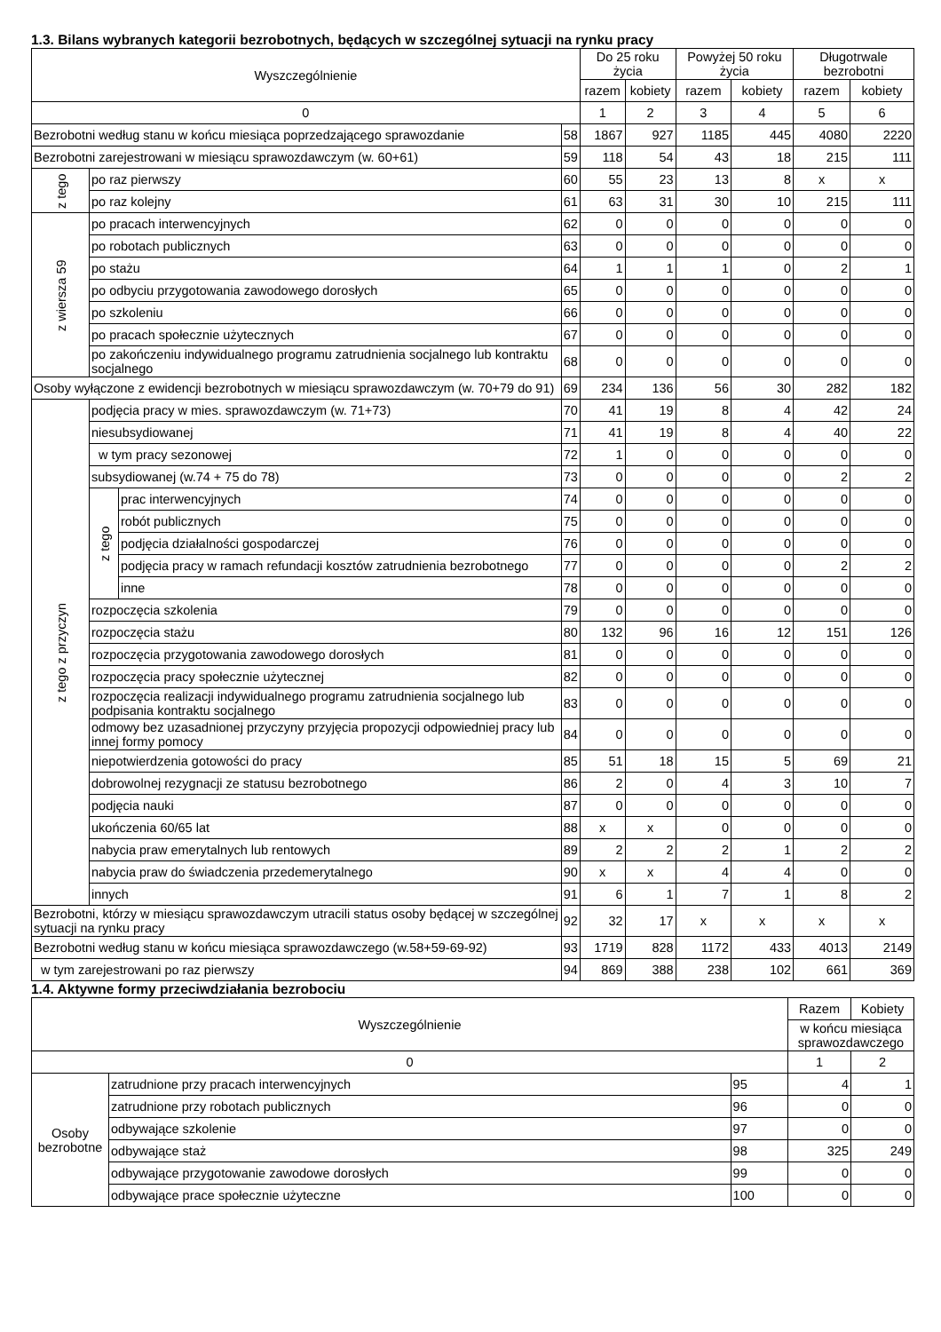1.3. Bilans wybranych kategorii bezrobotnych, będących w szczególnej sytuacji na rynku pracy
| Wyszczególnienie | | | | Do 25 roku życia | | Powyżej 50 roku życia | | Długotrwale bezrobotni | |
| --- | --- | --- | --- | --- | --- | --- | --- | --- | --- |
| | | | | razem | kobiety | razem | kobiety | razem | kobiety |
| 0 | | | | 1 | 2 | 3 | 4 | 5 | 6 |
| Bezrobotni według stanu w końcu miesiąca poprzedzającego sprawozdanie | | | 58 | 1867 | 927 | 1185 | 445 | 4080 | 2220 |
| Bezrobotni zarejestrowani w miesiącu sprawozdawczym (w. 60+61) | | | 59 | 118 | 54 | 43 | 18 | 215 | 111 |
| z tego | po raz pierwszy | | 60 | 55 | 23 | 13 | 8 | x | x |
| | po raz kolejny | | 61 | 63 | 31 | 30 | 10 | 215 | 111 |
| z wiersza 59 | po pracach interwencyjnych | | 62 | 0 | 0 | 0 | 0 | 0 | 0 |
| | po robotach publicznych | | 63 | 0 | 0 | 0 | 0 | 0 | 0 |
| | po stażu | | 64 | 1 | 1 | 1 | 0 | 2 | 1 |
| | po odbyciu przygotowania zawodowego dorosłych | | 65 | 0 | 0 | 0 | 0 | 0 | 0 |
| | po szkoleniu | | 66 | 0 | 0 | 0 | 0 | 0 | 0 |
| | po pracach społecznie użytecznych | | 67 | 0 | 0 | 0 | 0 | 0 | 0 |
| | po zakończeniu indywidualnego programu zatrudnienia socjalnego lub kontraktu socjalnego | | 68 | 0 | 0 | 0 | 0 | 0 | 0 |
| Osoby wyłączone z ewidencji bezrobotnych w miesiącu sprawozdawczym (w. 70+79 do 91) | | | 69 | 234 | 136 | 56 | 30 | 282 | 182 |
| z tego z przyczyn | podjęcia pracy w mies. sprawozdawczym (w. 71+73) | | 70 | 41 | 19 | 8 | 4 | 42 | 24 |
| | niesubsydiowanej | | 71 | 41 | 19 | 8 | 4 | 40 | 22 |
| | w tym pracy sezonowej | | 72 | 1 | 0 | 0 | 0 | 0 | 0 |
| | subsydiowanej (w.74 + 75 do 78) | | 73 | 0 | 0 | 0 | 0 | 2 | 2 |
| | z tego | prac interwencyjnych | 74 | 0 | 0 | 0 | 0 | 0 | 0 |
| | | robót publicznych | 75 | 0 | 0 | 0 | 0 | 0 | 0 |
| | | podjęcia działalności gospodarczej | 76 | 0 | 0 | 0 | 0 | 0 | 0 |
| | | podjęcia pracy w ramach refundacji kosztów zatrudnienia bezrobotnego | 77 | 0 | 0 | 0 | 0 | 2 | 2 |
| | | inne | 78 | 0 | 0 | 0 | 0 | 0 | 0 |
| | rozpoczęcia szkolenia | | 79 | 0 | 0 | 0 | 0 | 0 | 0 |
| | rozpoczęcia stażu | | 80 | 132 | 96 | 16 | 12 | 151 | 126 |
| | rozpoczęcia przygotowania zawodowego dorosłych | | 81 | 0 | 0 | 0 | 0 | 0 | 0 |
| | rozpoczęcia pracy społecznie użytecznej | | 82 | 0 | 0 | 0 | 0 | 0 | 0 |
| | rozpoczęcia realizacji indywidualnego programu zatrudnienia socjalnego lub podpisania kontraktu socjalnego | | 83 | 0 | 0 | 0 | 0 | 0 | 0 |
| | odmowy bez uzasadnionej przyczyny przyjęcia propozycji odpowiedniej pracy lub innej formy pomocy | | 84 | 0 | 0 | 0 | 0 | 0 | 0 |
| | niepotwierdzenia gotowości do pracy | | 85 | 51 | 18 | 15 | 5 | 69 | 21 |
| | dobrowolnej rezygnacji ze statusu bezrobotnego | | 86 | 2 | 0 | 4 | 3 | 10 | 7 |
| | podjęcia nauki | | 87 | 0 | 0 | 0 | 0 | 0 | 0 |
| | ukończenia 60/65 lat | | 88 | x | x | 0 | 0 | 0 | 0 |
| | nabycia praw emerytalnych lub rentowych | | 89 | 2 | 2 | 2 | 1 | 2 | 2 |
| | nabycia praw do świadczenia przedemerytalnego | | 90 | x | x | 4 | 4 | 0 | 0 |
| | innych | | 91 | 6 | 1 | 7 | 1 | 8 | 2 |
| Bezrobotni, którzy w miesiącu sprawozdawczym utracili status osoby będącej w szczególnej sytuacji na rynku pracy | | | 92 | 32 | 17 | x | x | x | x |
| Bezrobotni według stanu w końcu miesiąca sprawozdawczego (w.58+59-69-92) | | | 93 | 1719 | 828 | 1172 | 433 | 4013 | 2149 |
| w tym zarejestrowani po raz pierwszy | | | 94 | 869 | 388 | 238 | 102 | 661 | 369 |
1.4. Aktywne formy przeciwdziałania bezrobociu
| Wyszczególnienie | | | Razem | Kobiety |
| --- | --- | --- | --- | --- |
| | | | w końcu miesiąca sprawozdawczego | |
| 0 | | | 1 | 2 |
| Osoby bezrobotne | zatrudnione przy pracach interwencyjnych | 95 | 4 | 1 |
| | zatrudnione przy robotach publicznych | 96 | 0 | 0 |
| | odbywające szkolenie | 97 | 0 | 0 |
| | odbywające staż | 98 | 325 | 249 |
| | odbywające przygotowanie zawodowe dorosłych | 99 | 0 | 0 |
| | odbywające prace społecznie użyteczne | 100 | 0 | 0 |